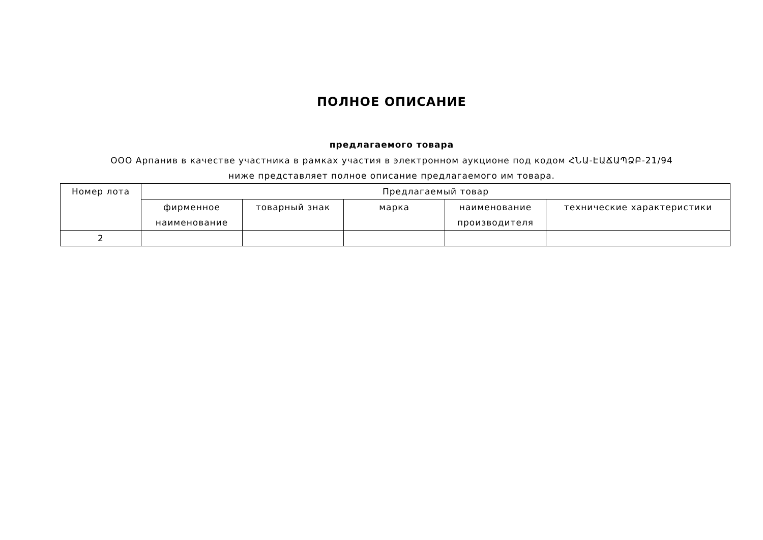ПОЛНОЕ ОПИСАНИЕ
предлагаемого товара
ООО Арпанив в качестве участника в рамках участия в электронном аукционе под кодом ՀՆԱ-ԷԱՃԱՊՁԲ-21/94 ниже представляет полное описание предлагаемого им товара.
| Номер лота | Предлагаемый товар | | | | |
| --- | --- | --- | --- | --- | --- |
| | фирменное наименование | товарный знак | марка | наименование производителя | технические характеристики |
| 2 | | | | | |